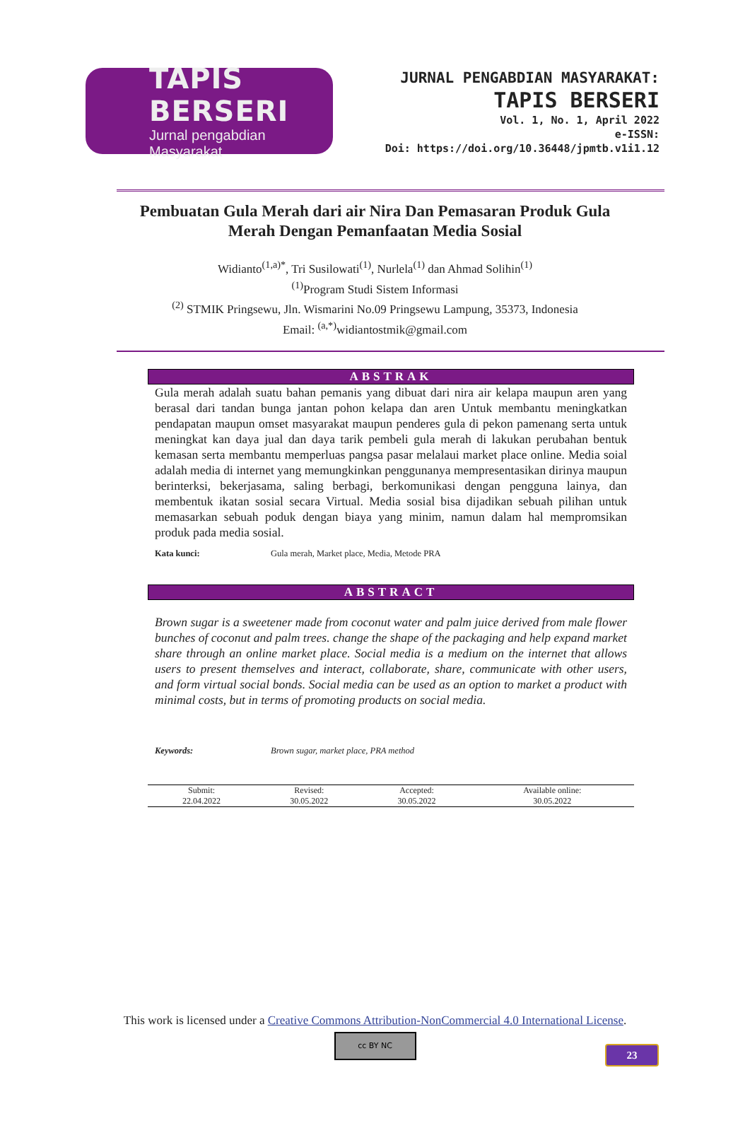TAPIS BERSERI
Jurnal pengabdian Masyarakat
JURNAL PENGABDIAN MASYARAKAT:
TAPIS BERSERI
Vol. 1, No. 1, April 2022
e-ISSN:
Doi: https://doi.org/10.36448/jpmtb.v1i1.12
Pembuatan Gula Merah dari air Nira Dan Pemasaran Produk Gula
Merah Dengan Pemanfaatan Media Sosial
Widianto<sup>(1,a)*</sup>, Tri Susilowati<sup>(1)</sup>, Nurlela<sup>(1)</sup> dan Ahmad Solihin<sup>(1)</sup>
<sup>(1)</sup> Program Studi Sistem Informasi
<sup>(2)</sup> STMIK Pringsewu, Jln. Wismarini No.09 Pringsewu Lampung, 35373, Indonesia
Email: <sup>(a,*)</sup>widiantostmik@gmail.com
ABSTRAK
Gula merah adalah suatu bahan pemanis yang dibuat dari nira air kelapa maupun aren yang berasal dari tandan bunga jantan pohon kelapa dan aren Untuk membantu meningkatkan pendapatan maupun omset masyarakat maupun penderes gula di pekon pamenang serta untuk meningkat kan daya jual dan daya tarik pembeli gula merah di lakukan perubahan bentuk kemasan serta membantu memperluas pangsa pasar melalaui market place online. Media soial adalah media di internet yang memungkinkan penggunanya mempresentasikan dirinya maupun berinterksi, bekerjasama, saling berbagi, berkomunikasi dengan pengguna lainya, dan membentuk ikatan sosial secara Virtual. Media sosial bisa dijadikan sebuah pilihan untuk memasarkan sebuah poduk dengan biaya yang minim, namun dalam hal mempromsikan produk pada media sosial.
Kata kunci: Gula merah, Market place, Media, Metode PRA
ABSTRACT
Brown sugar is a sweetener made from coconut water and palm juice derived from male flower bunches of coconut and palm trees. change the shape of the packaging and help expand market share through an online market place. Social media is a medium on the internet that allows users to present themselves and interact, collaborate, share, communicate with other users, and form virtual social bonds. Social media can be used as an option to market a product with minimal costs, but in terms of promoting products on social media.
Keywords: Brown sugar, market place, PRA method
| Submit: 22.04.2022 | Revised: 30.05.2022 | Accepted: 30.05.2022 | Available online: 30.05.2022 |
This work is licensed under a Creative Commons Attribution-NonCommercial 4.0 International License.
cc BY NC
23